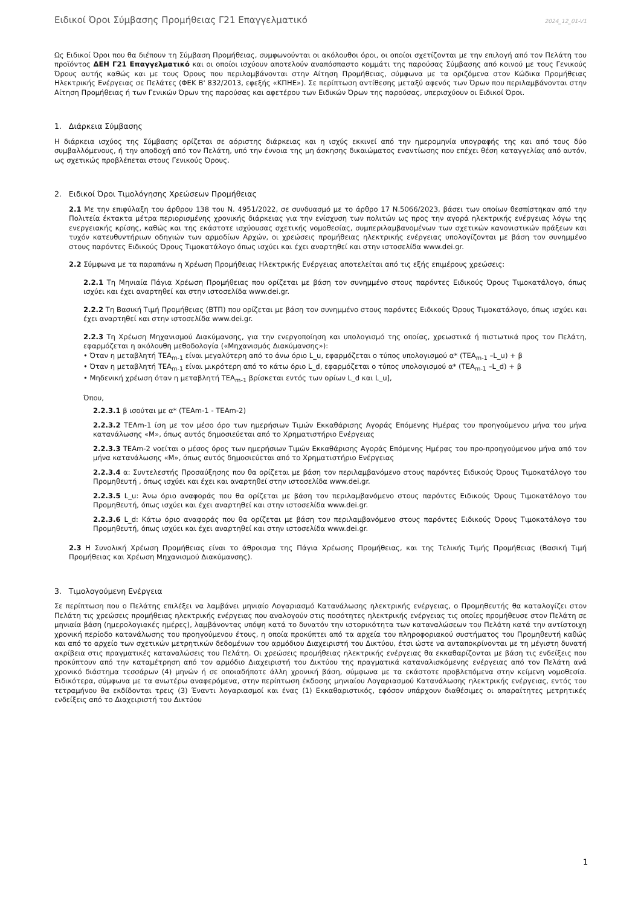Ειδικοί Όροι Σύμβασης Προμήθειας Γ21 Επαγγελματικό 2024_12_01-V1
Ως Ειδικοί Όροι που θα διέπουν τη Σύμβαση Προμήθειας, συμφωνούνται οι ακόλουθοι όροι, οι οποίοι σχετίζονται με την επιλογή από τον Πελάτη του προϊόντος ΔΕΗ Γ21 Επαγγελματικό και οι οποίοι ισχύουν αποτελούν αναπόσπαστο κομμάτι της παρούσας Σύμβασης από κοινού με τους Γενικούς Όρους αυτής καθώς και με τους Όρους που περιλαμβάνονται στην Αίτηση Προμήθειας, σύμφωνα με τα οριζόμενα στον Κώδικα Προμήθειας Ηλεκτρικής Ενέργειας σε Πελάτες (ΦΕΚ Β' 832/2013, εφεξής «ΚΠΗΕ»). Σε περίπτωση αντίθεσης μεταξύ αφενός των Όρων που περιλαμβάνονται στην Αίτηση Προμήθειας ή των Γενικών Όρων της παρούσας και αφετέρου των Ειδικών Όρων της παρούσας, υπερισχύουν οι Ειδικοί Όροι.
1. Διάρκεια Σύμβασης
Η διάρκεια ισχύος της Σύμβασης ορίζεται σε αόριστης διάρκειας και η ισχύς εκκινεί από την ημερομηνία υπογραφής της και από τους δύο συμβαλλόμενους, ή την αποδοχή από τον Πελάτη, υπό την έννοια της μη άσκησης δικαιώματος εναντίωσης που επέχει θέση καταγγελίας από αυτόν, ως σχετικώς προβλέπεται στους Γενικούς Όρους.
2. Ειδικοί Όροι Τιμολόγησης Χρεώσεων Προμήθειας
2.1 Με την επιφύλαξη του άρθρου 138 του Ν. 4951/2022, σε συνδυασμό με το άρθρο 17 Ν.5066/2023, βάσει των οποίων θεσπίστηκαν από την Πολιτεία έκτακτα μέτρα περιορισμένης χρονικής διάρκειας για την ενίσχυση των πολιτών ως προς την αγορά ηλεκτρικής ενέργειας λόγω της ενεργειακής κρίσης, καθώς και της εκάστοτε ισχύουσας σχετικής νομοθεσίας, συμπεριλαμβανομένων των σχετικών κανονιστικών πράξεων και τυχόν κατευθυντήριων οδηγιών των αρμοδίων Αρχών, οι χρεώσεις προμήθειας ηλεκτρικής ενέργειας υπολογίζονται με βάση τον συνημμένο στους παρόντες Ειδικούς Όρους Τιμοκατάλογο όπως ισχύει και έχει αναρτηθεί και στην ιστοσελίδα www.dei.gr.
2.2 Σύμφωνα με τα παραπάνω η Χρέωση Προμήθειας Ηλεκτρικής Ενέργειας αποτελείται από τις εξής επιμέρους χρεώσεις:
2.2.1 Τη Μηνιαία Πάγια Χρέωση Προμήθειας που ορίζεται με βάση τον συνημμένο στους παρόντες Ειδικούς Όρους Τιμοκατάλογο, όπως ισχύει και έχει αναρτηθεί και στην ιστοσελίδα www.dei.gr.
2.2.2 Τη Βασική Τιμή Προμήθειας (ΒΤΠ) που ορίζεται με βάση τον συνημμένο στους παρόντες Ειδικούς Όρους Τιμοκατάλογο, όπως ισχύει και έχει αναρτηθεί και στην ιστοσελίδα www.dei.gr.
2.2.3 Τη Χρέωση Μηχανισμού Διακύμανσης, για την ενεργοποίηση και υπολογισμό της οποίας, χρεωστικά ή πιστωτικά προς τον Πελάτη, εφαρμόζεται η ακόλουθη μεθοδολογία («Μηχανισμός Διακύμανσης»):
• Όταν η μεταβλητή ΤΕΑ<sub>m-1</sub> είναι μεγαλύτερη από το άνω όριο L_u, εφαρμόζεται ο τύπος υπολογισμού α* (ΤΕΑ<sub>m-1</sub> –L_u) + β
• Όταν η μεταβλητή ΤΕΑ<sub>m-1</sub> είναι μικρότερη από το κάτω όριο L_d, εφαρμόζεται ο τύπος υπολογισμού α* (ΤΕΑ<sub>m-1</sub> –L_d) + β
• Μηδενική χρέωση όταν η μεταβλητή ΤΕΑ<sub>m-1</sub> βρίσκεται εντός των ορίων L_d και L_u],
Όπου,
2.2.3.1 β ισούται με α* (ΤΕΑm-1 - ΤΕΑm-2)
2.2.3.2 ΤΕΑm-1 ίση με τον μέσο όρο των ημερήσιων Τιμών Εκκαθάρισης Αγοράς Επόμενης Ημέρας του προηγούμενου μήνα του μήνα κατανάλωσης «Μ», όπως αυτός δημοσιεύεται από το Χρηματιστήριο Ενέργειας
2.2.3.3 ΤΕΑm-2 νοείται ο μέσος όρος των ημερήσιων Τιμών Εκκαθάρισης Αγοράς Επόμενης Ημέρας του προ-προηγούμενου μήνα από τον μήνα κατανάλωσης «Μ», όπως αυτός δημοσιεύεται από το Χρηματιστήριο Ενέργειας
2.2.3.4 α: Συντελεστής Προσαύξησης που θα ορίζεται με βάση τον περιλαμβανόμενο στους παρόντες Ειδικούς Όρους Τιμοκατάλογο του Προμηθευτή , όπως ισχύει και έχει και αναρτηθεί στην ιστοσελίδα www.dei.gr.
2.2.3.5 L_u: Άνω όριο αναφοράς που θα ορίζεται με βάση τον περιλαμβανόμενο στους παρόντες Ειδικούς Όρους Τιμοκατάλογο του Προμηθευτή, όπως ισχύει και έχει αναρτηθεί και στην ιστοσελίδα www.dei.gr.
2.2.3.6 L_d: Κάτω όριο αναφοράς που θα ορίζεται με βάση τον περιλαμβανόμενο στους παρόντες Ειδικούς Όρους Τιμοκατάλογο του Προμηθευτή, όπως ισχύει και έχει αναρτηθεί και στην ιστοσελίδα www.dei.gr.
2.3 Η Συνολική Χρέωση Προμήθειας είναι το άθροισμα της Πάγια Χρέωσης Προμήθειας, και της Τελικής Τιμής Προμήθειας (Βασική Τιμή Προμήθειας και Χρέωση Μηχανισμού Διακύμανσης).
3. Τιμολογούμενη Ενέργεια
Σε περίπτωση που ο Πελάτης επιλέξει να λαμβάνει μηνιαίο Λογαριασμό Κατανάλωσης ηλεκτρικής ενέργειας, ο Προμηθευτής θα καταλογίζει στον Πελάτη τις χρεώσεις προμήθειας ηλεκτρικής ενέργειας που αναλογούν στις ποσότητες ηλεκτρικής ενέργειας τις οποίες προμήθευσε στον Πελάτη σε μηνιαία βάση (ημερολογιακές ημέρες), λαμβάνοντας υπόψη κατά το δυνατόν την ιστορικότητα των καταναλώσεων του Πελάτη κατά την αντίστοιχη χρονική περίοδο κατανάλωσης του προηγούμενου έτους, η οποία προκύπτει από τα αρχεία του πληροφοριακού συστήματος του Προμηθευτή καθώς και από το αρχείο των σχετικών μετρητικών δεδομένων του αρμόδιου Διαχειριστή του Δικτύου, έτσι ώστε να ανταποκρίνονται με τη μέγιστη δυνατή ακρίβεια στις πραγματικές καταναλώσεις του Πελάτη. Οι χρεώσεις προμήθειας ηλεκτρικής ενέργειας θα εκκαθαρίζονται με βάση τις ενδείξεις που προκύπτουν από την καταμέτρηση από τον αρμόδιο Διαχειριστή του Δικτύου της πραγματικά καταναλισκόμενης ενέργειας από τον Πελάτη ανά χρονικό διάστημα τεσσάρων (4) μηνών ή σε οποιαδήποτε άλλη χρονική βάση, σύμφωνα με τα εκάστοτε προβλεπόμενα στην κείμενη νομοθεσία. Ειδικότερα, σύμφωνα με τα ανωτέρω αναφερόμενα, στην περίπτωση έκδοσης μηνιαίου Λογαριασμού Κατανάλωσης ηλεκτρικής ενέργειας, εντός του τετραμήνου θα εκδίδονται τρεις (3) Έναντι λογαριασμοί και ένας (1) Εκκαθαριστικός, εφόσον υπάρχουν διαθέσιμες οι απαραίτητες μετρητικές ενδείξεις από το Διαχειριστή του Δικτύου
1